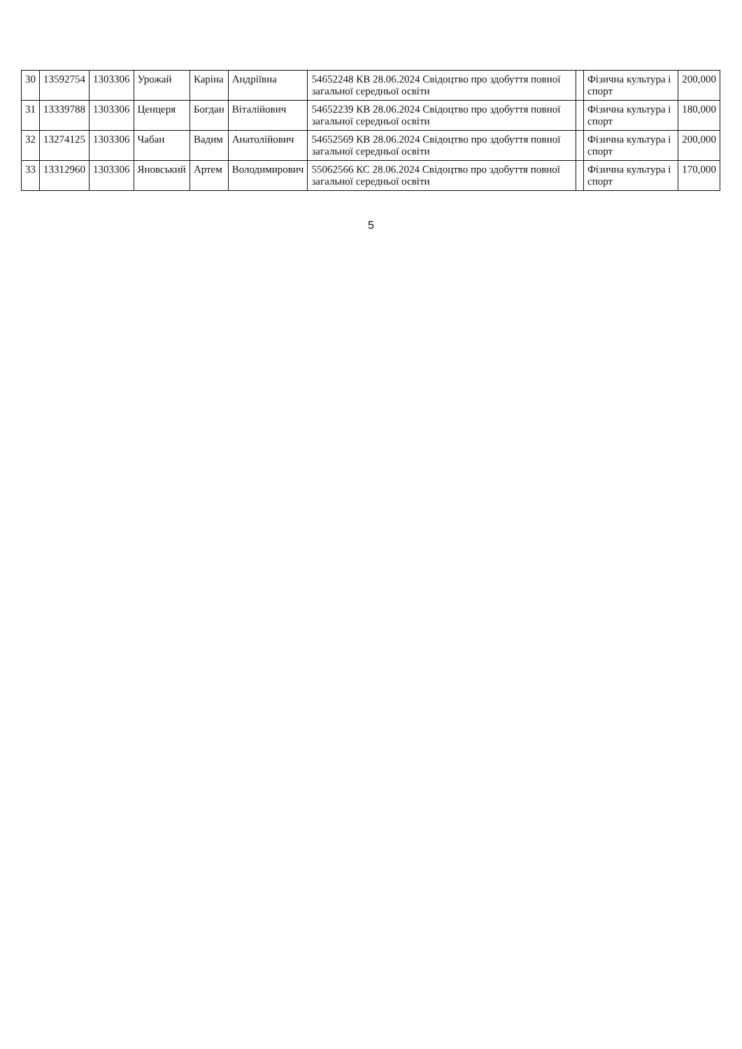| 30 | 13592754 | 1303306 | Урожай | Каріна | Андріївна | 54652248 КВ 28.06.2024 Свідоцтво про здобуття повної загальної середньої освіти | | Фізична культура і спорт | 200,000 |
| 31 | 13339788 | 1303306 | Ценцеря | Богдан | Віталійович | 54652239 КВ 28.06.2024 Свідоцтво про здобуття повної загальної середньої освіти | | Фізична культура і спорт | 180,000 |
| 32 | 13274125 | 1303306 | Чабан | Вадим | Анатолійович | 54652569 КВ 28.06.2024 Свідоцтво про здобуття повної загальної середньої освіти | | Фізична культура і спорт | 200,000 |
| 33 | 13312960 | 1303306 | Яновський | Артем | Володимирович | 55062566 КС 28.06.2024 Свідоцтво про здобуття повної загальної середньої освіти | | Фізична культура і спорт | 170,000 |
5